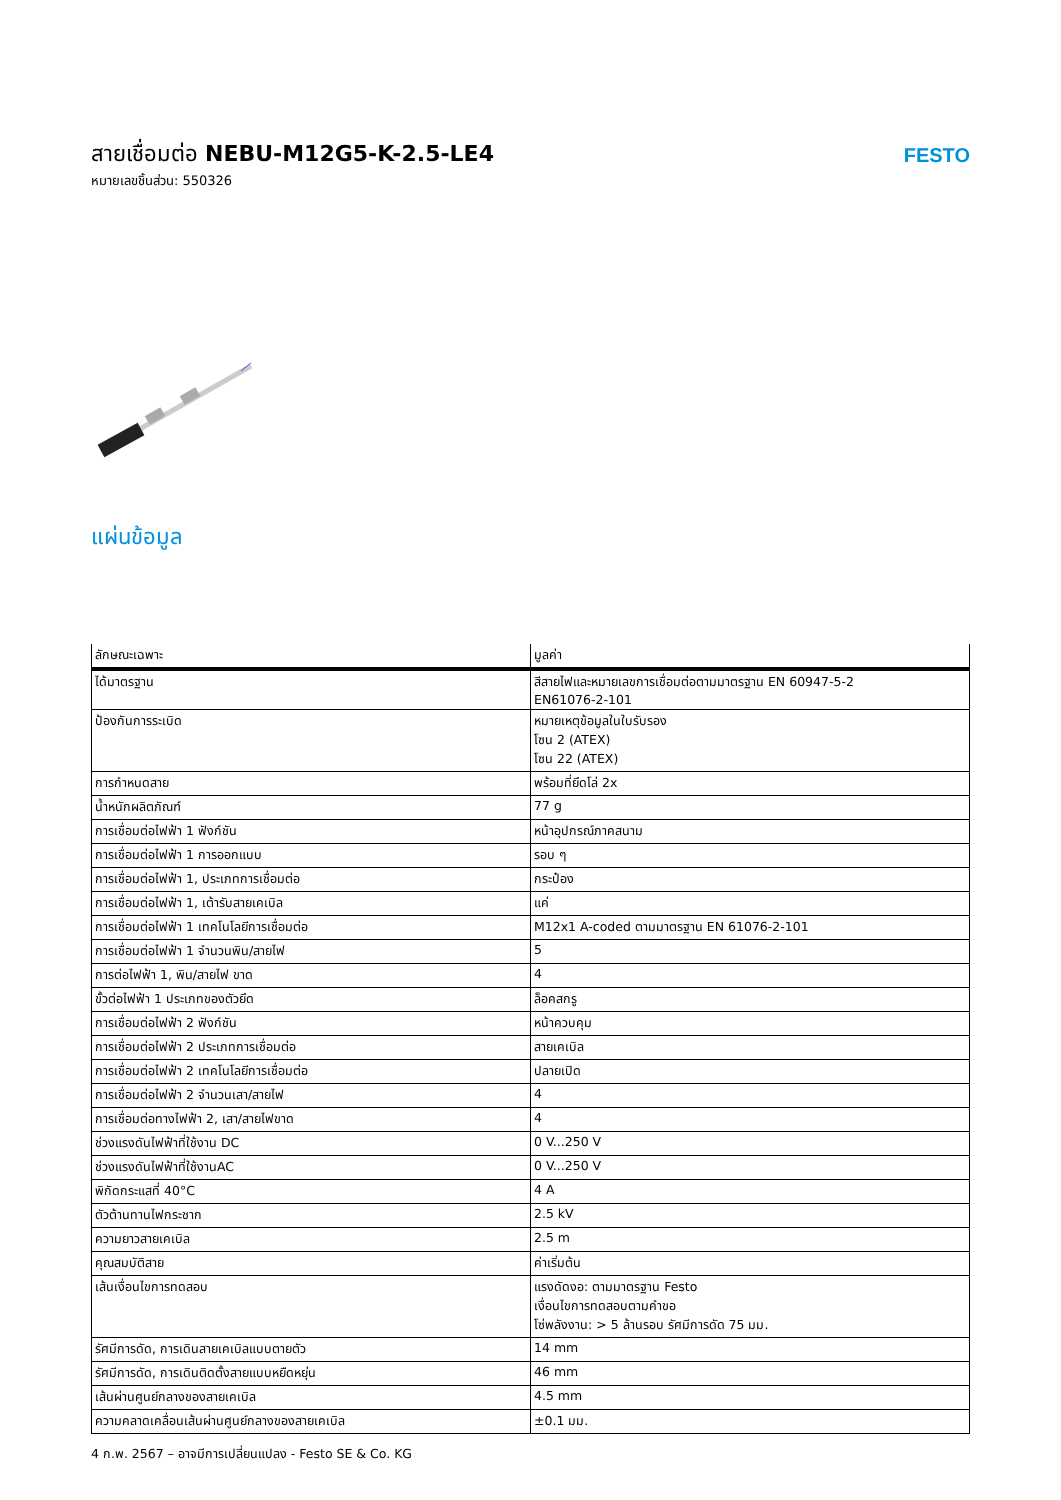สายเชื่อมต่อ NEBU-M12G5-K-2.5-LE4
หมายเลขชิ้นส่วน: 550326
FESTO
แผ่นข้อมูล
| ลักษณะเฉพาะ | มูลค่า |
| --- | --- |
| ได้มาตรฐาน | สีสายไฟและหมายเลขการเชื่อมต่อตามมาตรฐาน EN 60947-5-2 EN61076-2-101 |
| ป้องกันการระเบิด | หมายเหตุข้อมูลในใบรับรอง โซน 2 (ATEX) โซน 22 (ATEX) |
| การกำหนดสาย | พร้อมที่ยึดโล่ 2x |
| น้ำหนักผลิตภัณฑ์ | 77 g |
| การเชื่อมต่อไฟฟ้า 1 ฟังก์ชัน | หน้าอุปกรณ์ภาคสนาม |
| การเชื่อมต่อไฟฟ้า 1 การออกแบบ | รอบ ๆ |
| การเชื่อมต่อไฟฟ้า 1, ประเภทการเชื่อมต่อ | กระป๋อง |
| การเชื่อมต่อไฟฟ้า 1, เต้ารับสายเคเบิล | แค่ |
| การเชื่อมต่อไฟฟ้า 1 เทคโนโลยีการเชื่อมต่อ | M12x1 A-coded ตามมาตรฐาน EN 61076-2-101 |
| การเชื่อมต่อไฟฟ้า 1 จำนวนพิน/สายไฟ | 5 |
| การต่อไฟฟ้า 1, พิน/สายไฟ ขาด | 4 |
| ขั้วต่อไฟฟ้า 1 ประเภทของตัวยึด | ล็อคสกรู |
| การเชื่อมต่อไฟฟ้า 2 ฟังก์ชัน | หน้าควบคุม |
| การเชื่อมต่อไฟฟ้า 2 ประเภทการเชื่อมต่อ | สายเคเบิล |
| การเชื่อมต่อไฟฟ้า 2 เทคโนโลยีการเชื่อมต่อ | ปลายเปิด |
| การเชื่อมต่อไฟฟ้า 2 จำนวนเสา/สายไฟ | 4 |
| การเชื่อมต่อทางไฟฟ้า 2, เสา/สายไฟขาด | 4 |
| ช่วงแรงดันไฟฟ้าที่ใช้งาน DC | 0 V...250 V |
| ช่วงแรงดันไฟฟ้าที่ใช้งานAC | 0 V...250 V |
| พิกัดกระแสที่ 40°C | 4 A |
| ตัวต้านทานไฟกระชาก | 2.5 kV |
| ความยาวสายเคเบิล | 2.5 m |
| คุณสมบัติสาย | ค่าเริ่มต้น |
| เส้นเงื่อนไขการทดสอบ | แรงดัดงอ: ตามมาตรฐาน Festo เงื่อนไขการทดสอบตามคำขอ โซ่พลังงาน: > 5 ล้านรอบ รัศมีการดัด 75 มม. |
| รัศมีการดัด, การเดินสายเคเบิลแบบตายตัว | 14 mm |
| รัศมีการดัด, การเดินติดตั้งสายแบบหยืดหยุ่น | 46 mm |
| เส้นผ่านศูนย์กลางของสายเคเบิล | 4.5 mm |
| ความคลาดเคลื่อนเส้นผ่านศูนย์กลางของสายเคเบิล | ±0.1 มม. |
4 ก.พ. 2567 – อาจมีการเปลี่ยนแปลง - Festo SE & Co. KG